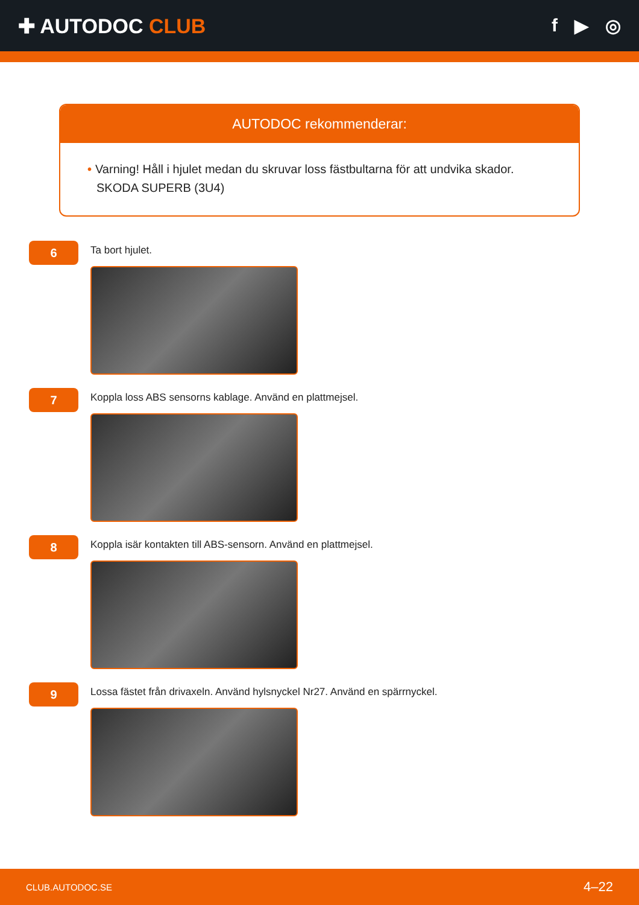✚ AUTODOC CLUB f ▶ ◎
AUTODOC rekommenderar:
• Varning! Håll i hjulet medan du skruvar loss fästbultarna för att undvika skador. SKODA SUPERB (3U4)
6
Ta bort hjulet.
7
Koppla loss ABS sensorns kablage. Använd en plattmejsel.
8
Koppla isär kontakten till ABS-sensorn. Använd en plattmejsel.
9
Lossa fästet från drivaxeln. Använd hylsnyckel Nr27. Använd en spärrnyckel.
CLUB.AUTODOC.SE 4–22